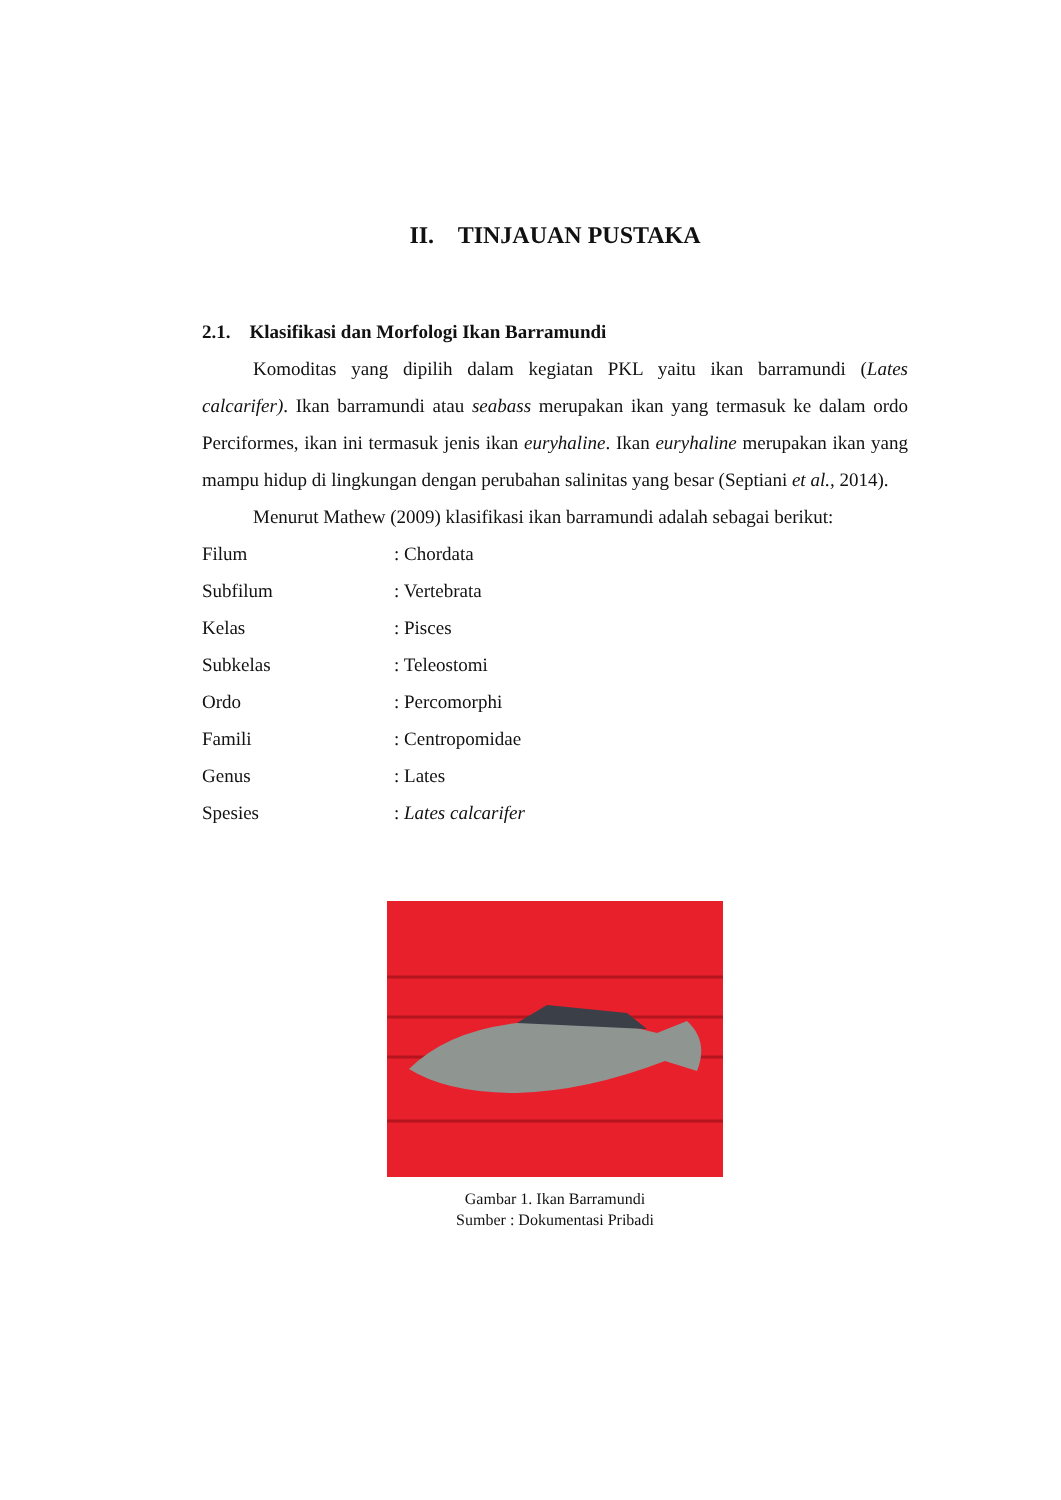II. TINJAUAN PUSTAKA
2.1. Klasifikasi dan Morfologi Ikan Barramundi
Komoditas yang dipilih dalam kegiatan PKL yaitu ikan barramundi (Lates calcarifer). Ikan barramundi atau seabass merupakan ikan yang termasuk ke dalam ordo Perciformes, ikan ini termasuk jenis ikan euryhaline. Ikan euryhaline merupakan ikan yang mampu hidup di lingkungan dengan perubahan salinitas yang besar (Septiani et al., 2014).
Menurut Mathew (2009) klasifikasi ikan barramundi adalah sebagai berikut:
Filum: Chordata
Subfilum: Vertebrata
Kelas: Pisces
Subkelas: Teleostomi
Ordo: Percomorphi
Famili: Centropomidae
Genus: Lates
Spesies: Lates calcarifer
Gambar 1. Ikan Barramundi
Sumber : Dokumentasi Pribadi